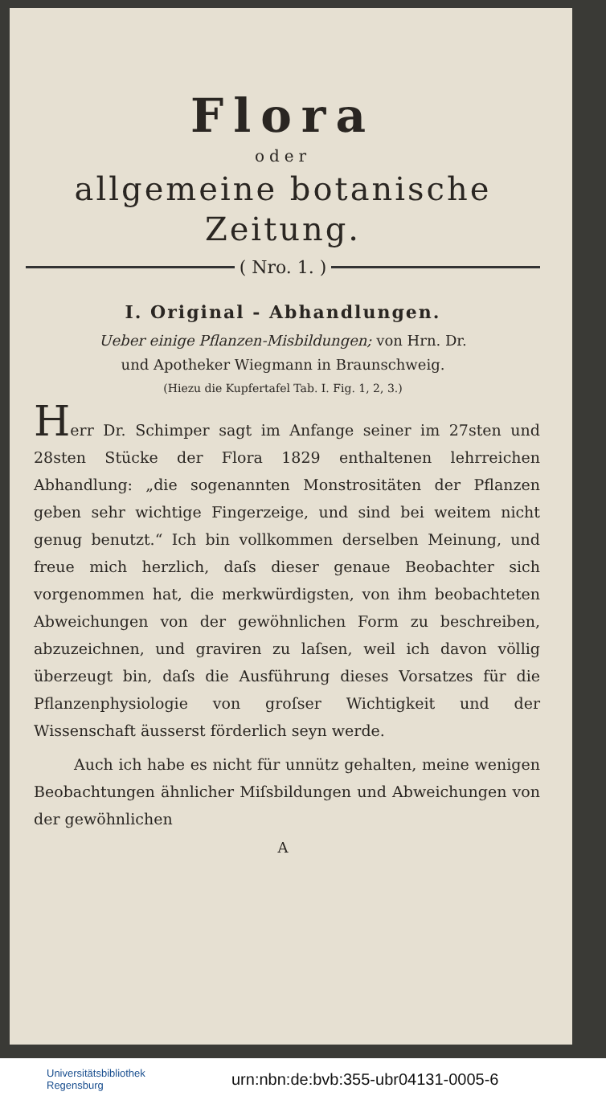Flora
oder
allgemeine botanische
Zeitung.
( Nro. 1. )
I. Original - Abhandlungen.
Ueber einige Pflanzen-Misbildungen; von Hrn. Dr.
und Apotheker Wiegmann in Braunschweig.
(Hiezu die Kupfertafel Tab. I. Fig. 1, 2, 3.)
Herr Dr. Schimper sagt im Anfange seiner im 27sten und 28sten Stücke der Flora 1829 enthaltenen lehrreichen Abhandlung: „die sogenannten Monstrositäten der Pflanzen geben sehr wichtige Fingerzeige, und sind bei weitem nicht genug benutzt.“ Ich bin vollkommen derselben Meinung, und freue mich herzlich, daſs dieser genaue Beobachter sich vorgenommen hat, die merkwürdigsten, von ihm beobachteten Abweichungen von der gewöhnlichen Form zu beschreiben, abzuzeichnen, und graviren zu laſsen, weil ich davon völlig überzeugt bin, daſs die Ausführung dieses Vorsatzes für die Pflanzenphysiologie von groſser Wichtigkeit und der Wissenschaft äusserst förderlich seyn werde.
Auch ich habe es nicht für unnütz gehalten, meine wenigen Beobachtungen ähnlicher Miſsbildungen und Abweichungen von der gewöhnlichen
A
Universitätsbibliothek
Regensburg
urn:nbn:de:bvb:355-ubr04131-0005-6